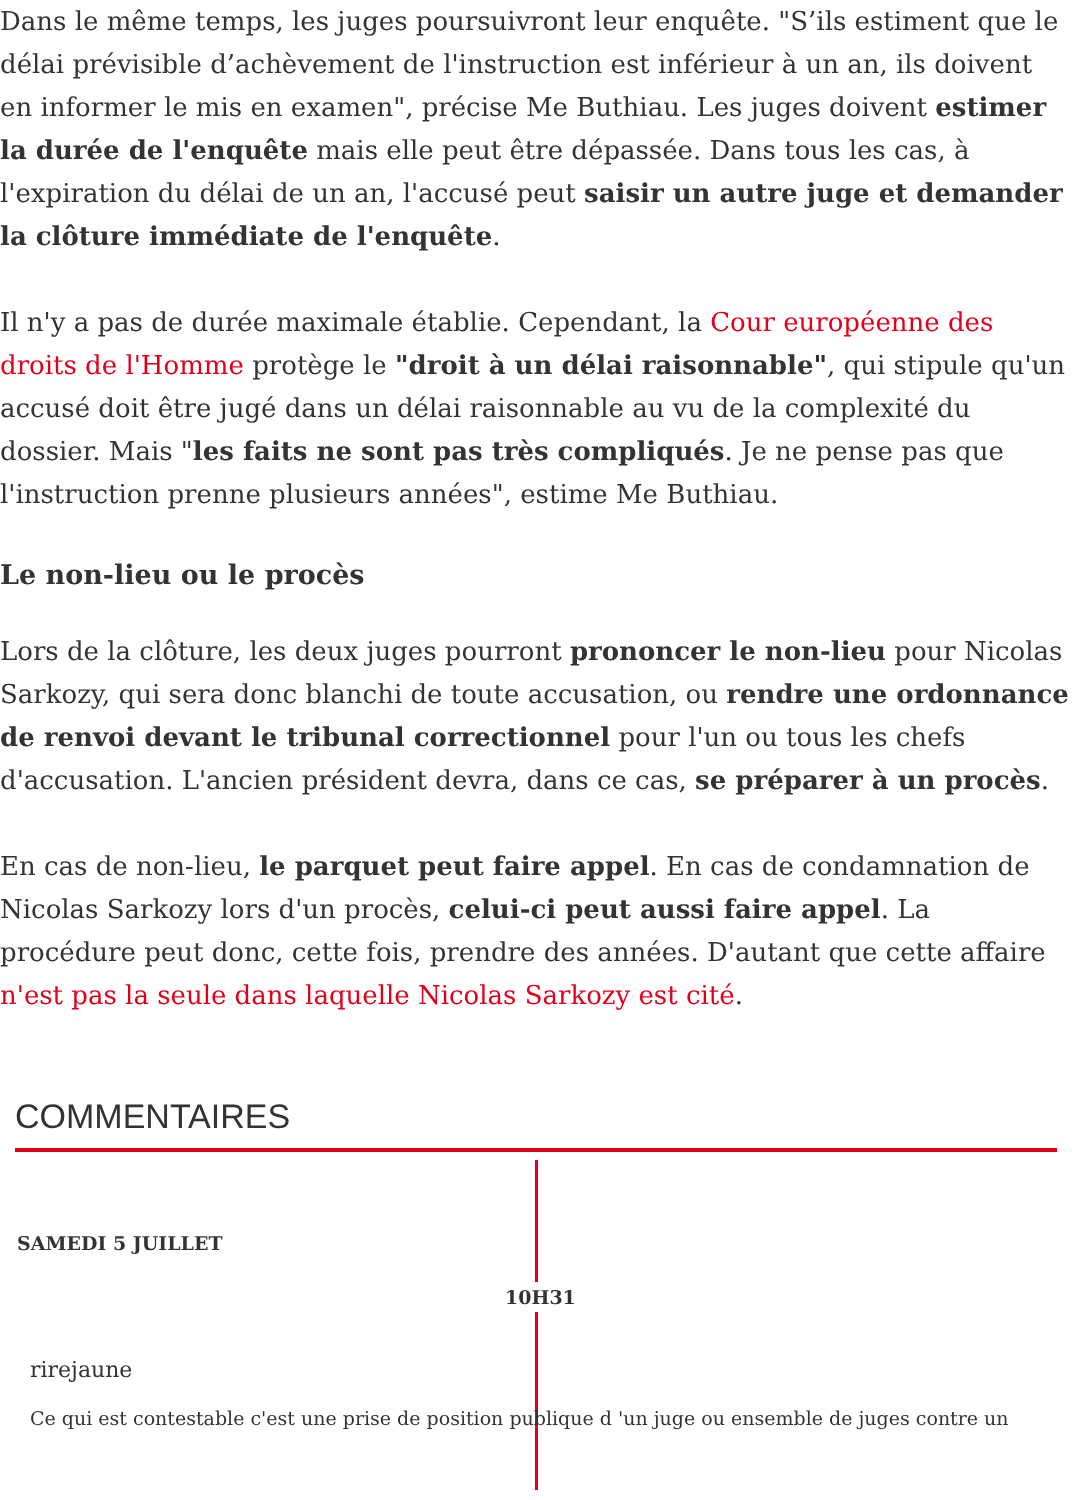Dans le même temps, les juges poursuivront leur enquête. "S’ils estiment que le délai prévisible d’achèvement de l'instruction est inférieur à un an, ils doivent en informer le mis en examen", précise Me Buthiau. Les juges doivent estimer la durée de l'enquête mais elle peut être dépassée. Dans tous les cas, à l'expiration du délai de un an, l'accusé peut saisir un autre juge et demander la clôture immédiate de l'enquête.
Il n'y a pas de durée maximale établie. Cependant, la Cour européenne des droits de l'Homme protège le "droit à un délai raisonnable", qui stipule qu'un accusé doit être jugé dans un délai raisonnable au vu de la complexité du dossier. Mais "les faits ne sont pas très compliqués. Je ne pense pas que l'instruction prenne plusieurs années", estime Me Buthiau.
Le non-lieu ou le procès
Lors de la clôture, les deux juges pourront prononcer le non-lieu pour Nicolas Sarkozy, qui sera donc blanchi de toute accusation, ou rendre une ordonnance de renvoi devant le tribunal correctionnel pour l'un ou tous les chefs d'accusation. L'ancien président devra, dans ce cas, se préparer à un procès.
En cas de non-lieu, le parquet peut faire appel. En cas de condamnation de Nicolas Sarkozy lors d'un procès, celui-ci peut aussi faire appel. La procédure peut donc, cette fois, prendre des années. D'autant que cette affaire n'est pas la seule dans laquelle Nicolas Sarkozy est cité.
COMMENTAIRES
SAMEDI 5 JUILLET
10H31
rirejaune
Ce qui est contestable c'est une prise de position publique d 'un juge ou ensemble de juges contre un